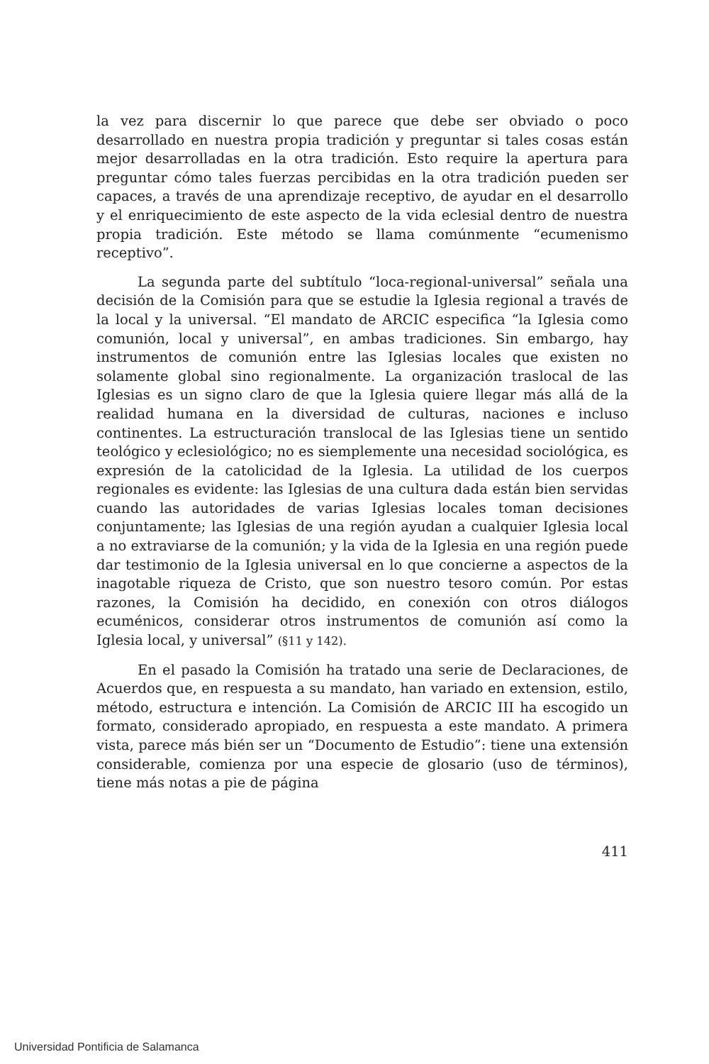la vez para discernir lo que parece que debe ser obviado o poco desarrollado en nuestra propia tradición y preguntar si tales cosas están mejor desarrolladas en la otra tradición. Esto require la apertura para preguntar cómo tales fuerzas percibidas en la otra tradición pueden ser capaces, a través de una aprendizaje receptivo, de ayudar en el desarrollo y el enriquecimiento de este aspecto de la vida eclesial dentro de nuestra propia tradición. Este método se llama comúnmente “ecumenismo receptivo”.
La segunda parte del subtítulo “loca-regional-universal” señala una decisión de la Comisión para que se estudie la Iglesia regional a través de la local y la universal. “El mandato de ARCIC especifica “la Iglesia como comunión, local y universal”, en ambas tradiciones. Sin embargo, hay instrumentos de comunión entre las Iglesias locales que existen no solamente global sino regionalmente. La organización traslocal de las Iglesias es un signo claro de que la Iglesia quiere llegar más allá de la realidad humana en la diversidad de culturas, naciones e incluso continentes. La estructuración translocal de las Iglesias tiene un sentido teológico y eclesiológico; no es siemplemente una necesidad sociológica, es expresión de la catolicidad de la Iglesia. La utilidad de los cuerpos regionales es evidente: las Iglesias de una cultura dada están bien servidas cuando las autoridades de varias Iglesias locales toman decisiones conjuntamente; las Iglesias de una región ayudan a cualquier Iglesia local a no extraviarse de la comunión; y la vida de la Iglesia en una región puede dar testimonio de la Iglesia universal en lo que concierne a aspectos de la inagotable riqueza de Cristo, que son nuestro tesoro común. Por estas razones, la Comisión ha decidido, en conexión con otros diálogos ecuménicos, considerar otros instrumentos de comunión así como la Iglesia local, y universal” (§11 y 142).
En el pasado la Comisión ha tratado una serie de Declaraciones, de Acuerdos que, en respuesta a su mandato, han variado en extension, estilo, método, estructura e intención. La Comisión de ARCIC III ha escogido un formato, considerado apropiado, en respuesta a este mandato. A primera vista, parece más bién ser un “Documento de Estudio”: tiene una extensión considerable, comienza por una especie de glosario (uso de términos), tiene más notas a pie de página
411
Universidad Pontificia de Salamanca